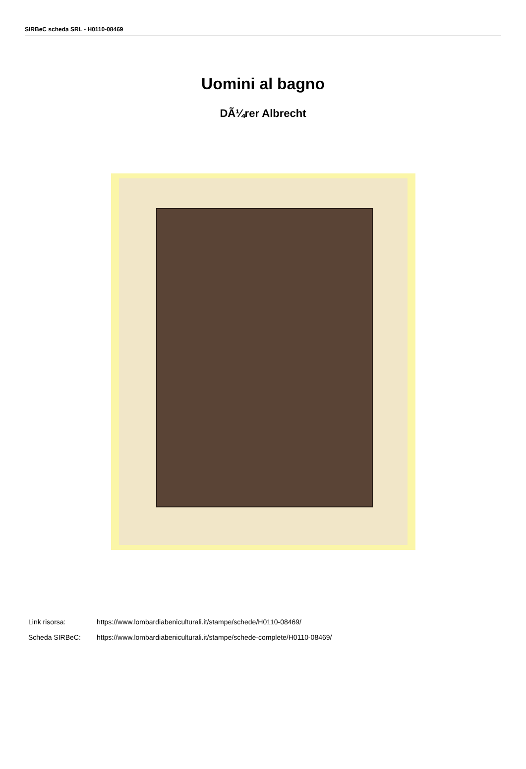SIRBeC scheda SRL - H0110-08469
Uomini al bagno
DÃ¼rer Albrecht
Link risorsa: https://www.lombardiabeniculturali.it/stampe/schede/H0110-08469/
Scheda SIRBeC: https://www.lombardiabeniculturali.it/stampe/schede-complete/H0110-08469/